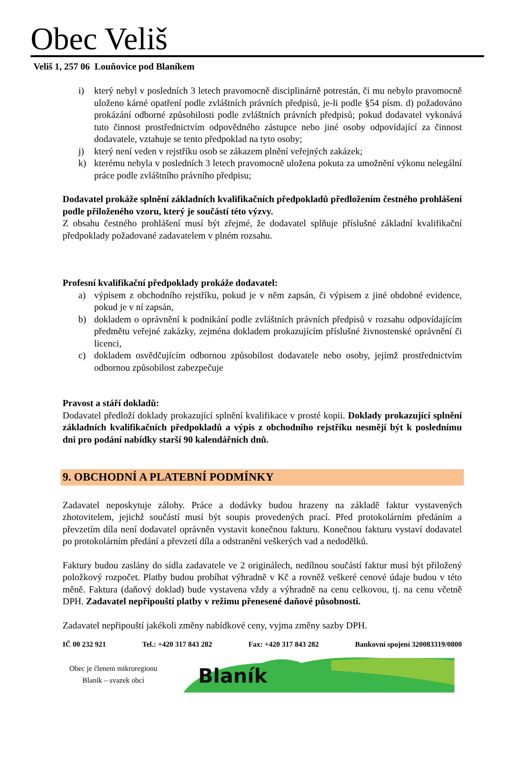Obec Veliš
Veliš 1, 257 06 Louňovice pod Blaníkem
i) který nebyl v posledních 3 letech pravomocně disciplinárně potrestán, či mu nebylo pravomocně uloženo kárné opatření podle zvláštních právních předpisů, je-li podle §54 písm. d) požadováno prokázání odborné způsobilosti podle zvláštních právních předpisů; pokud dodavatel vykonává tuto činnost prostřednictvím odpovědného zástupce nebo jiné osoby odpovídající za činnost dodavatele, vztahuje se tento předpoklad na tyto osoby;
j) který není veden v rejstříku osob se zákazem plnění veřejných zakázek;
k) kterému nebyla v posledních 3 letech pravomocně uložena pokuta za umožnění výkonu nelegální práce podle zvláštního právního předpisu;
Dodavatel prokáže splnění základních kvalifikačních předpokladů předložením čestného prohlášení podle přiloženého vzoru, který je součástí této výzvy.
Z obsahu čestného prohlášení musí být zřejmé, že dodavatel splňuje příslušné základní kvalifikační předpoklady požadované zadavatelem v plném rozsahu.
Profesní kvalifikační předpoklady prokáže dodavatel:
a) výpisem z obchodního rejstříku, pokud je v něm zapsán, či výpisem z jiné obdobné evidence, pokud je v ní zapsán,
b) dokladem o oprávnění k podnikání podle zvláštních právních předpisů v rozsahu odpovídajícím předmětu veřejné zakázky, zejména dokladem prokazujícím příslušné živnostenské oprávnění či licenci,
c) dokladem osvědčujícím odbornou způsobilost dodavatele nebo osoby, jejímž prostřednictvím odbornou způsobilost zabezpečuje
Pravost a stáří dokladů:
Dodavatel předloží doklady prokazující splnění kvalifikace v prosté kopii. Doklady prokazující splnění základních kvalifikačních předpokladů a výpis z obchodního rejstříku nesmějí být k poslednímu dni pro podání nabídky starší 90 kalendářních dnů.
9. OBCHODNÍ A PLATEBNÍ PODMÍNKY
Zadavatel neposkytuje zálohy. Práce a dodávky budou hrazeny na základě faktur vystavených zhotovitelem, jejichž součástí musí být soupis provedených prací. Před protokolárním předáním a převzetím díla není dodavatel oprávněn vystavit konečnou fakturu. Konečnou fakturu vystaví dodavatel po protokolárním předání a převzetí díla a odstranění veškerých vad a nedodělků.
Faktury budou zaslány do sídla zadavatele ve 2 originálech, nedílnou součástí faktur musí být přiložený položkový rozpočet. Platby budou probíhat výhradně v Kč a rovněž veškeré cenové údaje budou v této měně. Faktura (daňový doklad) bude vystavena vždy a výhradně na cenu celkovou, tj. na cenu včetně DPH. Zadavatel nepřipouští platby v režimu přenesené daňové působnosti.
Zadavatel nepřipouští jakékoli změny nabídkové ceny, vyjma změny sazby DPH.
IČ 00 232 921 Tel.: +420 317 843 282 Fax: +420 317 843 282 Bankovní spojení 320083319/0800
Obec je členem mikroregionu
Blaník – svazek obcí
Blaník